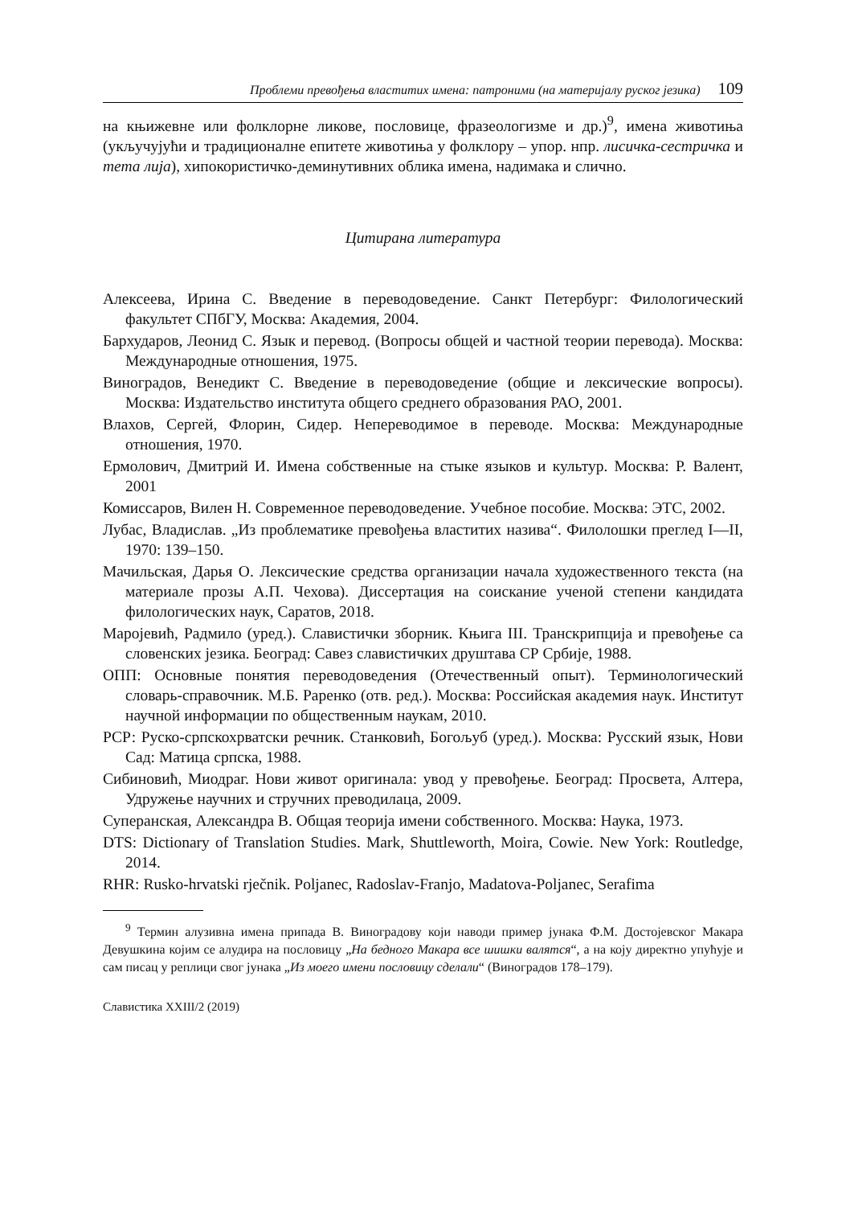Проблеми превођења властитих имена: патроними (на материјалу руског језика) 109
на књижевне или фолклорне ликове, пословице, фразеологизме и др.)<sup>9</sup>, имена животиња (укључујући и традиционалне епитете животиња у фолклору – упор. нпр. лисичка-сестричка и тета лија), хипокористичко-деминутивних облика имена, надимака и слично.
Цитирана литература
Алексеева, Ирина С. Введение в переводоведение. Санкт Петербург: Филологический факультет СПбГУ, Москва: Академия, 2004.
Бархударов, Леонид С. Язык и перевод. (Вопросы общей и частной теории перевода). Москва: Международные отношения, 1975.
Виноградов, Венедикт С. Введение в переводоведение (общие и лексические вопросы). Москва: Издательство института общего среднего образования РАО, 2001.
Влахов, Сергей, Флорин, Сидер. Непереводимое в переводе. Москва: Международные отношения, 1970.
Ермолович, Дмитрий И. Имена собственные на стыке языков и культур. Москва: Р. Валент, 2001
Комиссаров, Вилен Н. Современное переводоведение. Учебное пособие. Москва: ЭТС, 2002.
Лубас, Владислав. „Из проблематике превођења властитих назива“. Филолошки преглед I—II, 1970: 139–150.
Мачильская, Дарья О. Лексические средства организации начала художественного текста (на материале прозы А.П. Чехова). Диссертация на соискание ученой степени кандидата филологических наук, Саратов, 2018.
Маројевић, Радмило (уред.). Славистички зборник. Књига III. Транскрипција и превођење са словенских језика. Београд: Савез славистичких друштава СР Србије, 1988.
ОПП: Основные понятия переводоведения (Отечественный опыт). Терминологический словарь-справочник. М.Б. Раренко (отв. ред.). Москва: Российская академия наук. Институт научной информации по общественным наукам, 2010.
РСР: Руско-српскохрватски речник. Станковић, Богољуб (уред.). Москва: Русский язык, Нови Сад: Матица српска, 1988.
Сибиновић, Миодраг. Нови живот оригинала: увод у превођење. Београд: Просвета, Алтера, Удружење научних и стручних преводилаца, 2009.
Суперанская, Александра В. Общая теорија имени собственного. Москва: Наука, 1973.
DTS: Dictionary of Translation Studies. Mark, Shuttleworth, Moira, Cowie. New York: Routledge, 2014.
RHR: Rusko-hrvatski rječnik. Poljanec, Radoslav-Franjo, Madatova-Poljanec, Serafima
<sup>9</sup> Термин алузивна имена припада В. Виноградову који наводи пример јунака Ф.М. Достојевског Макара Девушкина којим се алудира на пословицу „На бедного Макара все шишки валятся“, а на коју директно упућује и сам писац у реплици свог јунака „Из моего имени пословицу сделали“ (Виноградов 178–179).
Славистика XXIII/2 (2019)